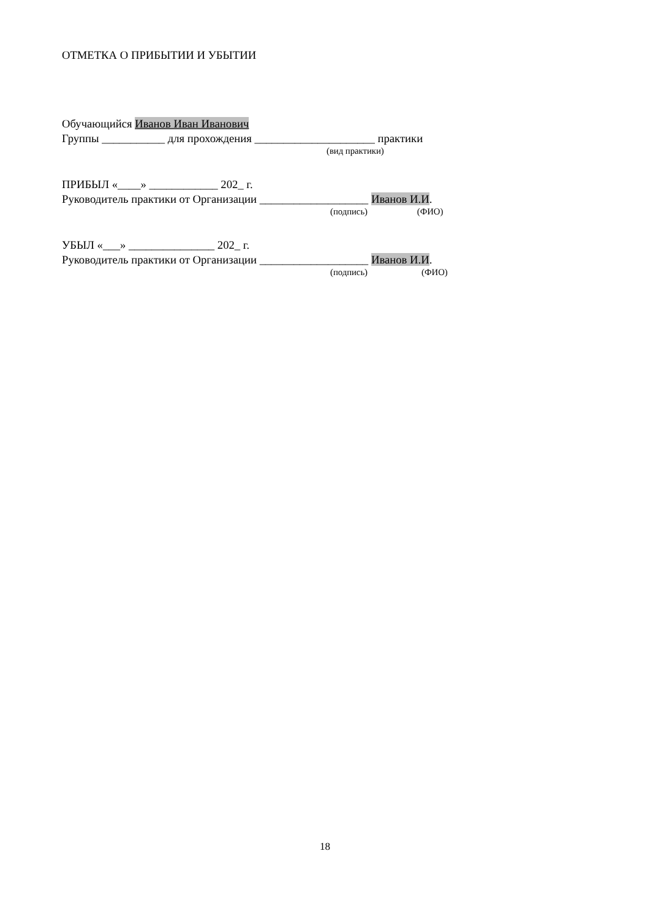ОТМЕТКА О ПРИБЫТИИ И УБЫТИИ
Обучающийся Иванов Иван Иванович
Группы ___________ для прохождения _____________________ практики
(вид практики)
ПРИБЫЛ «____» ____________ 202_ г.
Руководитель практики от Организации ___________________ Иванов И.И.
(подпись) (ФИО)
УБЫЛ «___» _______________ 202_ г.
Руководитель практики от Организации ___________________ Иванов И.И.
(подпись) (ФИО)
18